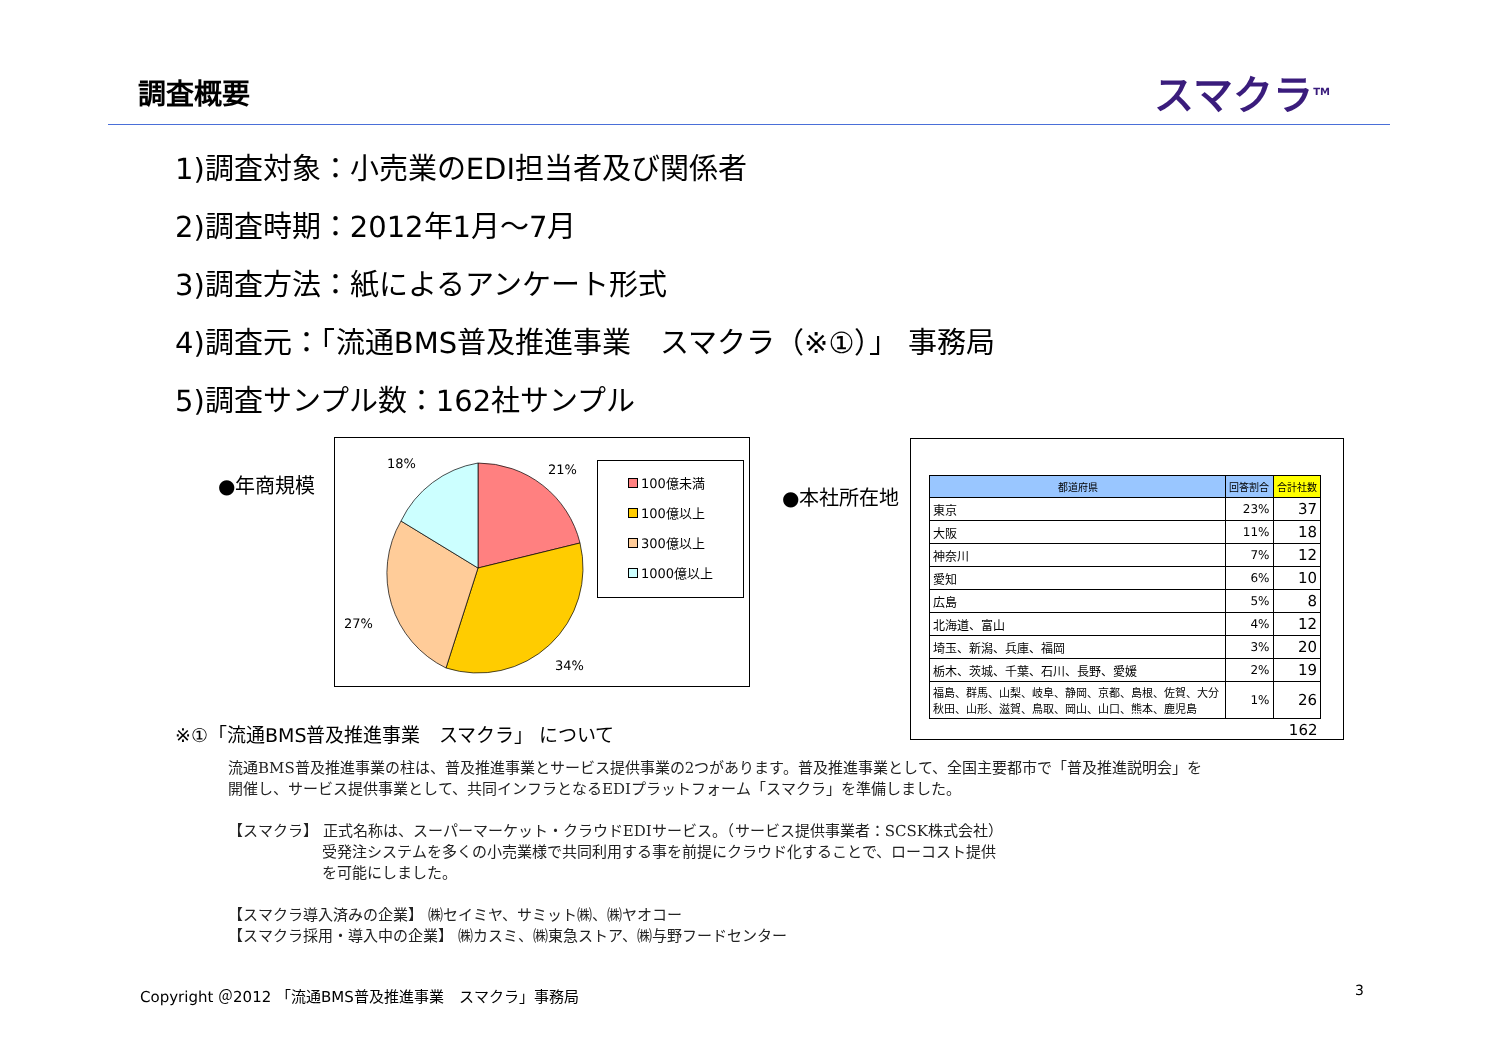調査概要
スマクラ<sup>TM</sup>
1)調査対象：小売業のEDI担当者及び関係者
2)調査時期：2012年1月～7月
3)調査方法：紙によるアンケート形式
4)調査元：「流通BMS普及推進事業　スマクラ（※①）」 事務局
5)調査サンプル数：162社サンプル
●年商規模
18%
21%
27%
34%
100億未満
100億以上
300億以上
1000億以上
●本社所在地
| 都道府県 | 回答割合 | 合計社数 |
| --- | --- | --- |
| 東京 | 23% | 37 |
| 大阪 | 11% | 18 |
| 神奈川 | 7% | 12 |
| 愛知 | 6% | 10 |
| 広島 | 5% | 8 |
| 北海道、富山 | 4% | 12 |
| 埼玉、新潟、兵庫、福岡 | 3% | 20 |
| 栃木、茨城、千葉、石川、長野、愛媛 | 2% | 19 |
| 福島、群馬、山梨、岐阜、静岡、京都、島根、佐賀、大分 秋田、山形、滋賀、鳥取、岡山、山口、熊本、鹿児島 | 1% | 26 |
| | | 162 |
※①「流通BMS普及推進事業　スマクラ」 について
流通BMS普及推進事業の柱は、普及推進事業とサービス提供事業の2つがあります。普及推進事業として、全国主要都市で「普及推進説明会」を
開催し、サービス提供事業として、共同インフラとなるEDIプラットフォーム「スマクラ」を準備しました。
【スマクラ】 正式名称は、スーパーマーケット・クラウドEDIサービス。（サービス提供事業者：SCSK株式会社）
受発注システムを多くの小売業様で共同利用する事を前提にクラウド化することで、ローコスト提供
を可能にしました。
【スマクラ導入済みの企業】 ㈱セイミヤ、サミット㈱、㈱ヤオコー
【スマクラ採用・導入中の企業】 ㈱カスミ、㈱東急ストア、㈱与野フードセンター
Copyright ＠2012 「流通BMS普及推進事業　スマクラ」事務局
3